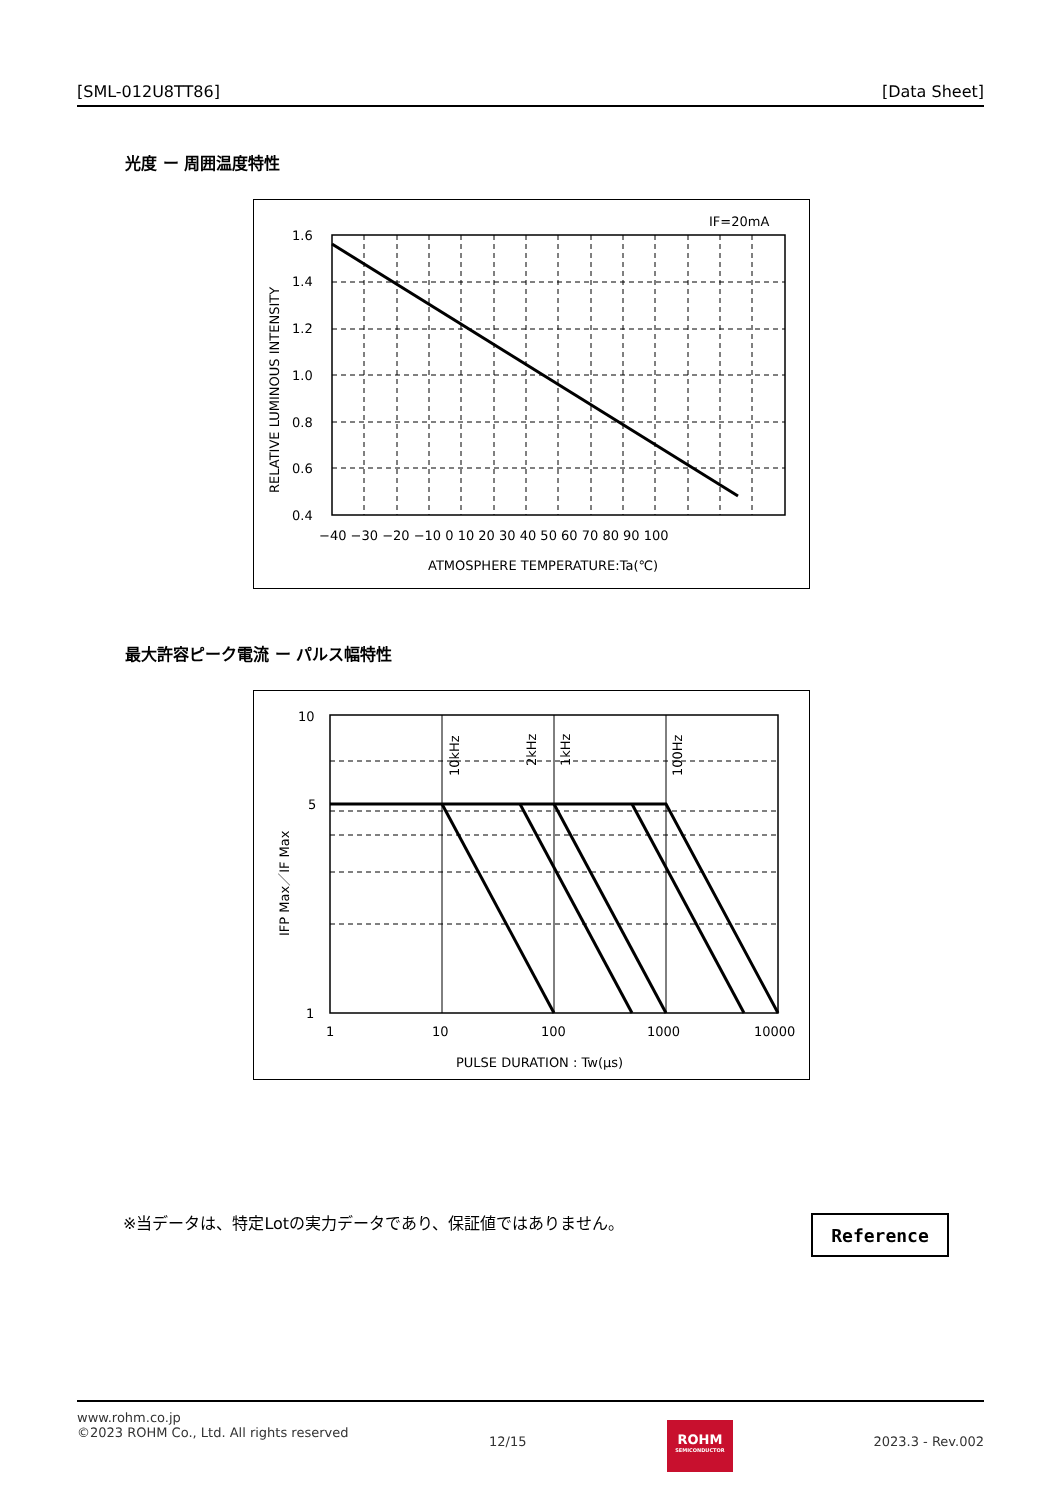[SML-012U8TT86] [Data Sheet]
光度 ー 周囲温度特性
IF=20mA
1.6
1.4
1.2
1.0
0.8
0.6
0.4
−40 −30 −20 −10 0 10 20 30 40 50 60 70 80 90 100
ATMOSPHERE TEMPERATURE:Ta(℃)
RELATIVE LUMINOUS INTENSITY
最大許容ピーク電流 ー パルス幅特性
10kHz
2kHz
1kHz
100Hz
10
5
1
1
10
100
1000
10000
PULSE DURATION : Tw(μs)
IFP Max／IF Max
※当データは、特定Lotの実力データであり、保証値ではありません。
Reference
www.rohm.co.jp
©2023 ROHM Co., Ltd. All rights reserved
12/15
ROHM
SEMICONDUCTOR
2023.3 - Rev.002